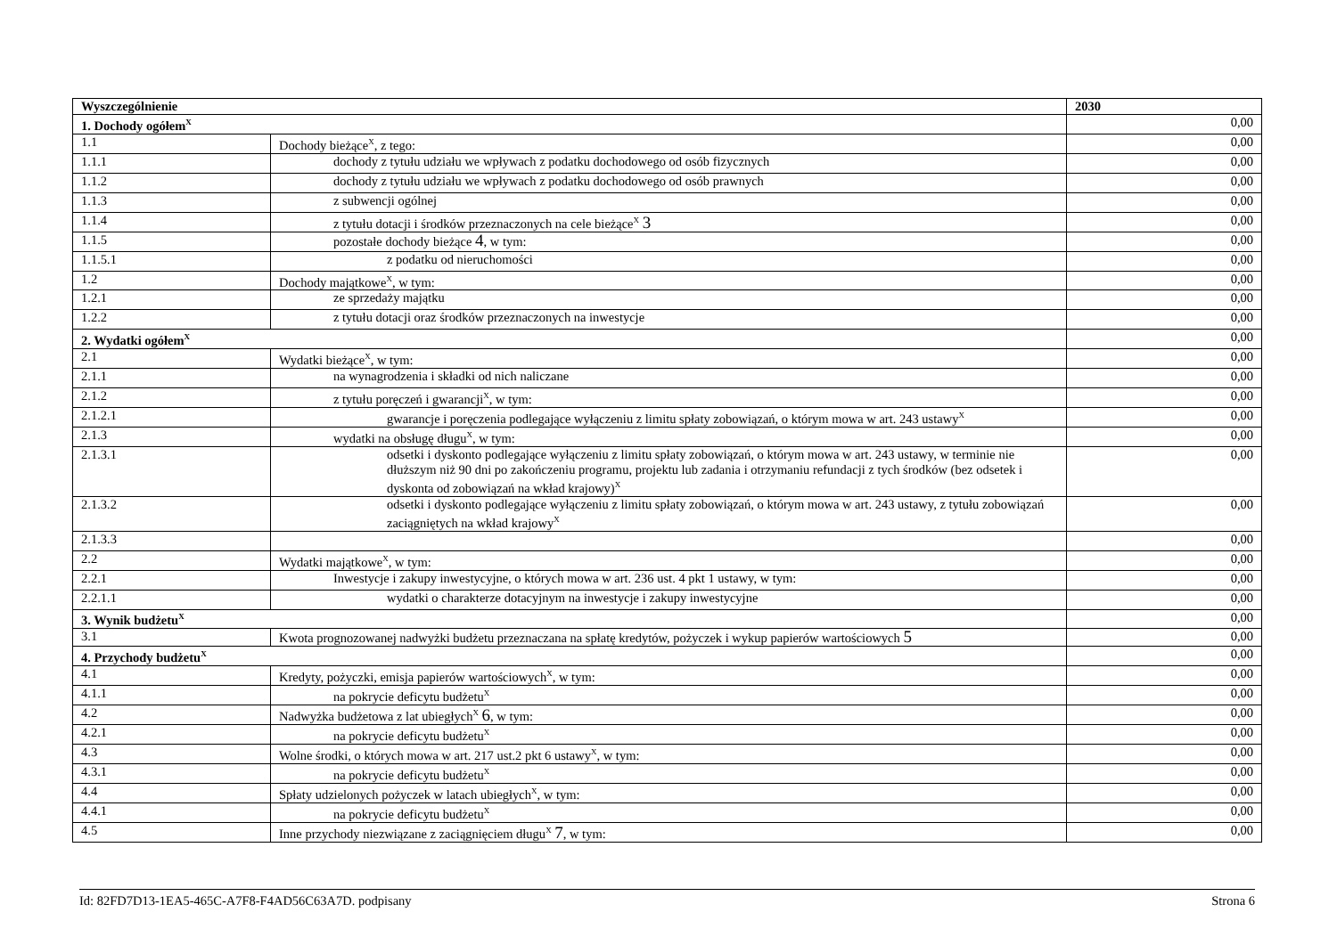| Wyszczególnienie | | 2030 |
| --- | --- | --- |
| 1. Dochody ogółem<sup>X</sup> | | 0,00 |
| 1.1 | Dochody bieżące<sup>X</sup>, z tego: | 0,00 |
| 1.1.1 | dochody z tytułu udziału we wpływach z podatku dochodowego od osób fizycznych | 0,00 |
| 1.1.2 | dochody z tytułu udziału we wpływach z podatku dochodowego od osób prawnych | 0,00 |
| 1.1.3 | z subwencji ogólnej | 0,00 |
| 1.1.4 | z tytułu dotacji i środków przeznaczonych na cele bieżące<sup>X</sup> 3 | 0,00 |
| 1.1.5 | pozostałe dochody bieżące 4 , w tym: | 0,00 |
| 1.1.5.1 | z podatku od nieruchomości | 0,00 |
| 1.2 | Dochody majątkowe<sup>X</sup>, w tym: | 0,00 |
| 1.2.1 | ze sprzedaży majątku | 0,00 |
| 1.2.2 | z tytułu dotacji oraz środków przeznaczonych na inwestycje | 0,00 |
| 2. Wydatki ogółem<sup>X</sup> | | 0,00 |
| 2.1 | Wydatki bieżące<sup>X</sup>, w tym: | 0,00 |
| 2.1.1 | na wynagrodzenia i składki od nich naliczane | 0,00 |
| 2.1.2 | z tytułu poręczeń i gwarancji<sup>X</sup>, w tym: | 0,00 |
| 2.1.2.1 | gwarancje i poręczenia podlegające wyłączeniu z limitu spłaty zobowiązań, o którym mowa w art. 243 ustawy<sup>X</sup> | 0,00 |
| 2.1.3 | wydatki na obsługę długu<sup>X</sup>, w tym: | 0,00 |
| 2.1.3.1 | odsetki i dyskonto podlegające wyłączeniu z limitu spłaty zobowiązań, o którym mowa w art. 243 ustawy, w terminie nie dłuższym niż 90 dni po zakończeniu programu, projektu lub zadania i otrzymaniu refundacji z tych środków (bez odsetek i dyskonta od zobowiązań na wkład krajowy)<sup>X</sup> | 0,00 |
| 2.1.3.2 | odsetki i dyskonto podlegające wyłączeniu z limitu spłaty zobowiązań, o którym mowa w art. 243 ustawy, z tytułu zobowiązań zaciągniętych na wkład krajowy<sup>X</sup> | 0,00 |
| 2.1.3.3 | | 0,00 |
| 2.2 | Wydatki majątkowe<sup>X</sup>, w tym: | 0,00 |
| 2.2.1 | Inwestycje i zakupy inwestycyjne, o których mowa w art. 236 ust. 4 pkt 1 ustawy, w tym: | 0,00 |
| 2.2.1.1 | wydatki o charakterze dotacyjnym na inwestycje i zakupy inwestycyjne | 0,00 |
| 3. Wynik budżetu<sup>X</sup> | | 0,00 |
| 3.1 | Kwota prognozowanej nadwyżki budżetu przeznaczana na spłatę kredytów, pożyczek i wykup papierów wartościowych 5 | 0,00 |
| 4. Przychody budżetu<sup>X</sup> | | 0,00 |
| 4.1 | Kredyty, pożyczki, emisja papierów wartościowych<sup>X</sup>, w tym: | 0,00 |
| 4.1.1 | na pokrycie deficytu budżetu<sup>X</sup> | 0,00 |
| 4.2 | Nadwyżka budżetowa z lat ubiegłych<sup>X</sup> 6 , w tym: | 0,00 |
| 4.2.1 | na pokrycie deficytu budżetu<sup>X</sup> | 0,00 |
| 4.3 | Wolne środki, o których mowa w art. 217 ust.2 pkt 6 ustawy<sup>X</sup>, w tym: | 0,00 |
| 4.3.1 | na pokrycie deficytu budżetu<sup>X</sup> | 0,00 |
| 4.4 | Spłaty udzielonych pożyczek w latach ubiegłych<sup>X</sup>, w tym: | 0,00 |
| 4.4.1 | na pokrycie deficytu budżetu<sup>X</sup> | 0,00 |
| 4.5 | Inne przychody niezwiązane z zaciągnięciem długu<sup>X</sup> 7 , w tym: | 0,00 |
Id: 82FD7D13-1EA5-465C-A7F8-F4AD56C63A7D. podpisany Strona 6